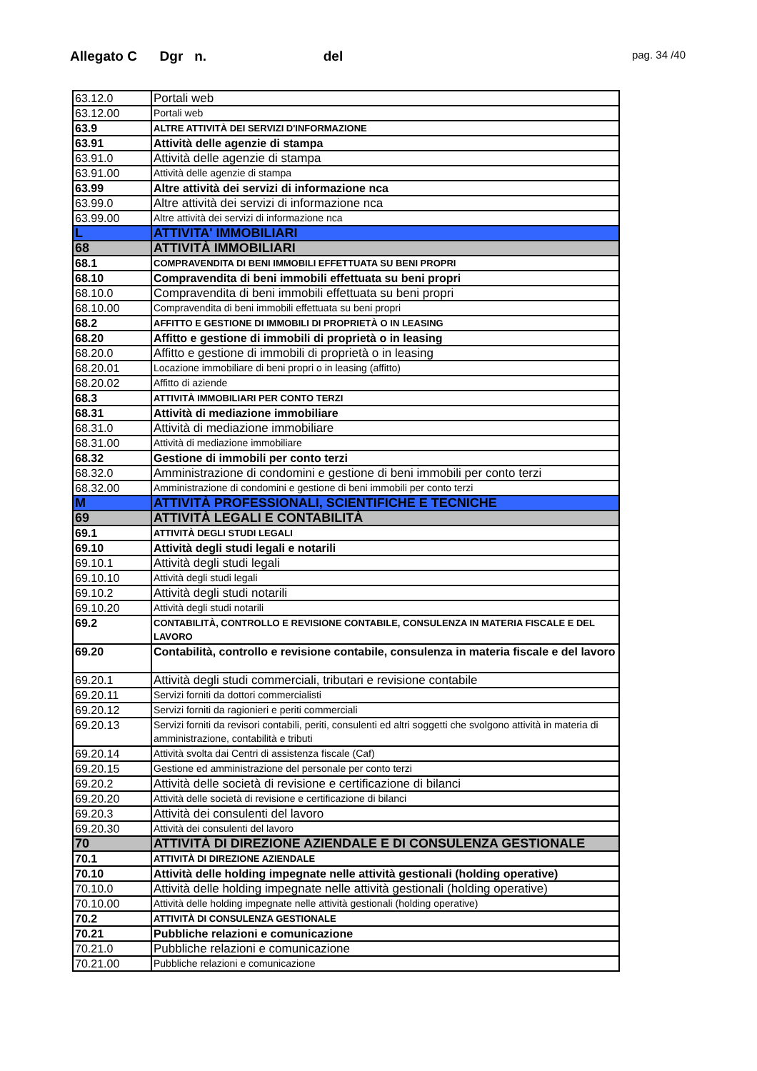Allegato C Dgr n. del pag. 34 /40
| 63.12.0 | Portali web |
| 63.12.00 | Portali web |
| 63.9 | ALTRE ATTIVITÀ DEI SERVIZI D'INFORMAZIONE |
| 63.91 | Attività delle agenzie di stampa |
| 63.91.0 | Attività delle agenzie di stampa |
| 63.91.00 | Attività delle agenzie di stampa |
| 63.99 | Altre attività dei servizi di informazione nca |
| 63.99.0 | Altre attività dei servizi di informazione nca |
| 63.99.00 | Altre attività dei servizi di informazione nca |
| L | ATTIVITA' IMMOBILIARI |
| 68 | ATTIVITÀ IMMOBILIARI |
| 68.1 | COMPRAVENDITA DI BENI IMMOBILI EFFETTUATA SU BENI PROPRI |
| 68.10 | Compravendita di beni immobili effettuata su beni propri |
| 68.10.0 | Compravendita di beni immobili effettuata su beni propri |
| 68.10.00 | Compravendita di beni immobili effettuata su beni propri |
| 68.2 | AFFITTO E GESTIONE DI IMMOBILI DI PROPRIETÀ O IN LEASING |
| 68.20 | Affitto e gestione di immobili di proprietà o in leasing |
| 68.20.0 | Affitto e gestione di immobili di proprietà o in leasing |
| 68.20.01 | Locazione immobiliare di beni propri o in leasing (affitto) |
| 68.20.02 | Affitto di aziende |
| 68.3 | ATTIVITÀ IMMOBILIARI PER CONTO TERZI |
| 68.31 | Attività di mediazione immobiliare |
| 68.31.0 | Attività di mediazione immobiliare |
| 68.31.00 | Attività di mediazione immobiliare |
| 68.32 | Gestione di immobili per conto terzi |
| 68.32.0 | Amministrazione di condomini e gestione di beni immobili per conto terzi |
| 68.32.00 | Amministrazione di condomini e gestione di beni immobili per conto terzi |
| M | ATTIVITÀ PROFESSIONALI, SCIENTIFICHE E TECNICHE |
| 69 | ATTIVITÀ LEGALI E CONTABILITÀ |
| 69.1 | ATTIVITÀ DEGLI STUDI LEGALI |
| 69.10 | Attività degli studi legali e notarili |
| 69.10.1 | Attività degli studi legali |
| 69.10.10 | Attività degli studi legali |
| 69.10.2 | Attività degli studi notarili |
| 69.10.20 | Attività degli studi notarili |
| 69.2 | CONTABILITÀ, CONTROLLO E REVISIONE CONTABILE, CONSULENZA IN MATERIA FISCALE E DEL LAVORO |
| 69.20 | Contabilità, controllo e revisione contabile, consulenza in materia fiscale e del lavoro |
| 69.20.1 | Attività degli studi commerciali, tributari e revisione contabile |
| 69.20.11 | Servizi forniti da dottori commercialisti |
| 69.20.12 | Servizi forniti da ragionieri e periti commerciali |
| 69.20.13 | Servizi forniti da revisori contabili, periti, consulenti ed altri soggetti che svolgono attività in materia di amministrazione, contabilità e tributi |
| 69.20.14 | Attività svolta dai Centri di assistenza fiscale (Caf) |
| 69.20.15 | Gestione ed amministrazione del personale per conto terzi |
| 69.20.2 | Attività delle società di revisione e certificazione di bilanci |
| 69.20.20 | Attività delle società di revisione e certificazione di bilanci |
| 69.20.3 | Attività dei consulenti del lavoro |
| 69.20.30 | Attività dei consulenti del lavoro |
| 70 | ATTIVITÀ DI DIREZIONE AZIENDALE E DI CONSULENZA GESTIONALE |
| 70.1 | ATTIVITÀ DI DIREZIONE AZIENDALE |
| 70.10 | Attività delle holding impegnate nelle attività gestionali (holding operative) |
| 70.10.0 | Attività delle holding impegnate nelle attività gestionali (holding operative) |
| 70.10.00 | Attività delle holding impegnate nelle attività gestionali (holding operative) |
| 70.2 | ATTIVITÀ DI CONSULENZA GESTIONALE |
| 70.21 | Pubbliche relazioni e comunicazione |
| 70.21.0 | Pubbliche relazioni e comunicazione |
| 70.21.00 | Pubbliche relazioni e comunicazione |